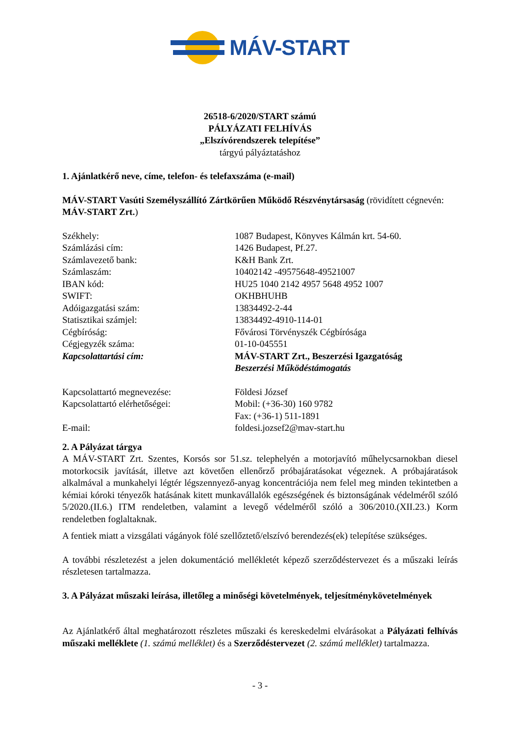MÁV-START
26518-6/2020/START számú
PÁLYÁZATI FELHÍVÁS
„Elszívórendszerek telepítése”
tárgyú pályáztatáshoz
1. Ajánlatkérő neve, címe, telefon- és telefaxszáma (e-mail)
MÁV-START Vasúti Személyszállító Zártkörűen Működő Részvénytársaság (rövidített cégnevén: MÁV-START Zrt.)
| Székhely: | 1087 Budapest, Könyves Kálmán krt. 54-60. |
| Számlázási cím: | 1426 Budapest, Pf.27. |
| Számlavezető bank: | K&H Bank Zrt. |
| Számlaszám: | 10402142 -49575648-49521007 |
| IBAN kód: | HU25 1040 2142 4957 5648 4952 1007 |
| SWIFT: | OKHBHUHB |
| Adóigazgatási szám: | 13834492-2-44 |
| Statisztikai számjel: | 13834492-4910-114-01 |
| Cégbíróság: | Fővárosi Törvényszék Cégbírósága |
| Cégjegyzék száma: | 01-10-045551 |
| Kapcsolattartási cím: | MÁV-START Zrt., Beszerzési Igazgatóság Beszerzési Működéstámogatás |
| Kapcsolattartó megnevezése: | Földesi József |
| Kapcsolattartó elérhetőségei: | Mobil: (+36-30) 160 9782 Fax: (+36-1) 511-1891 |
| E-mail: | foldesi.jozsef2@mav-start.hu |
2. A Pályázat tárgya
A MÁV-START Zrt. Szentes, Korsós sor 51.sz. telephelyén a motorjavító műhelycsarnokban diesel motorkocsik javítását, illetve azt követően ellenőrző próbajáratásokat végeznek. A próbajáratások alkalmával a munkahelyi légtér légszennyező-anyag koncentrációja nem felel meg minden tekintetben a kémiai kóroki tényezők hatásának kitett munkavállalók egészségének és biztonságának védelméről szóló 5/2020.(II.6.) ITM rendeletben, valamint a levegő védelméről szóló a 306/2010.(XII.23.) Korm rendeletben foglaltaknak.
A fentiek miatt a vizsgálati vágányok fölé szellőztető/elszívó berendezés(ek) telepítése szükséges.
A további részletezést a jelen dokumentáció mellékletét képező szerződéstervezet és a műszaki leírás részletesen tartalmazza.
3. A Pályázat műszaki leírása, illetőleg a minőségi követelmények, teljesítménykövetelmények
Az Ajánlatkérő által meghatározott részletes műszaki és kereskedelmi elvárásokat a Pályázati felhívás műszaki melléklete (1. számú melléklet) és a Szerződéstervezet (2. számú melléklet) tartalmazza.
- 3 -